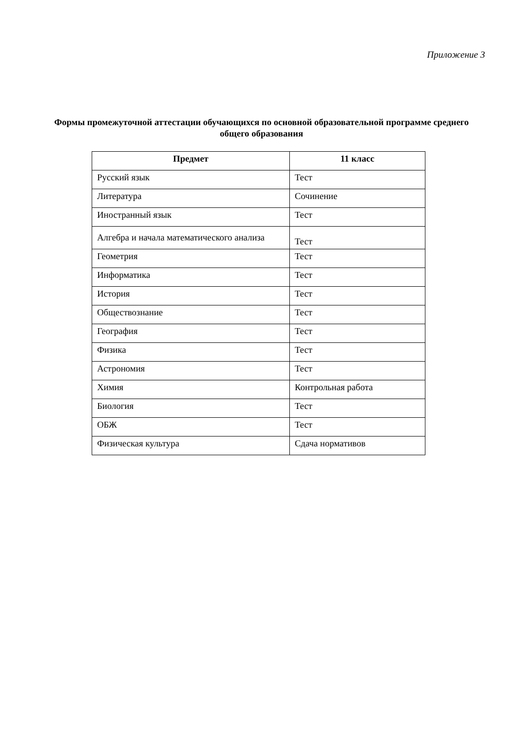Приложение 3
Формы промежуточной аттестации обучающихся по основной образовательной программе среднего общего образования
| Предмет | 11 класс |
| --- | --- |
| Русский язык | Тест |
| Литература | Сочинение |
| Иностранный язык | Тест |
| Алгебра и начала математического анализа | Тест |
| Геометрия | Тест |
| Информатика | Тест |
| История | Тест |
| Обществознание | Тест |
| География | Тест |
| Физика | Тест |
| Астрономия | Тест |
| Химия | Контрольная работа |
| Биология | Тест |
| ОБЖ | Тест |
| Физическая культура | Сдача нормативов |